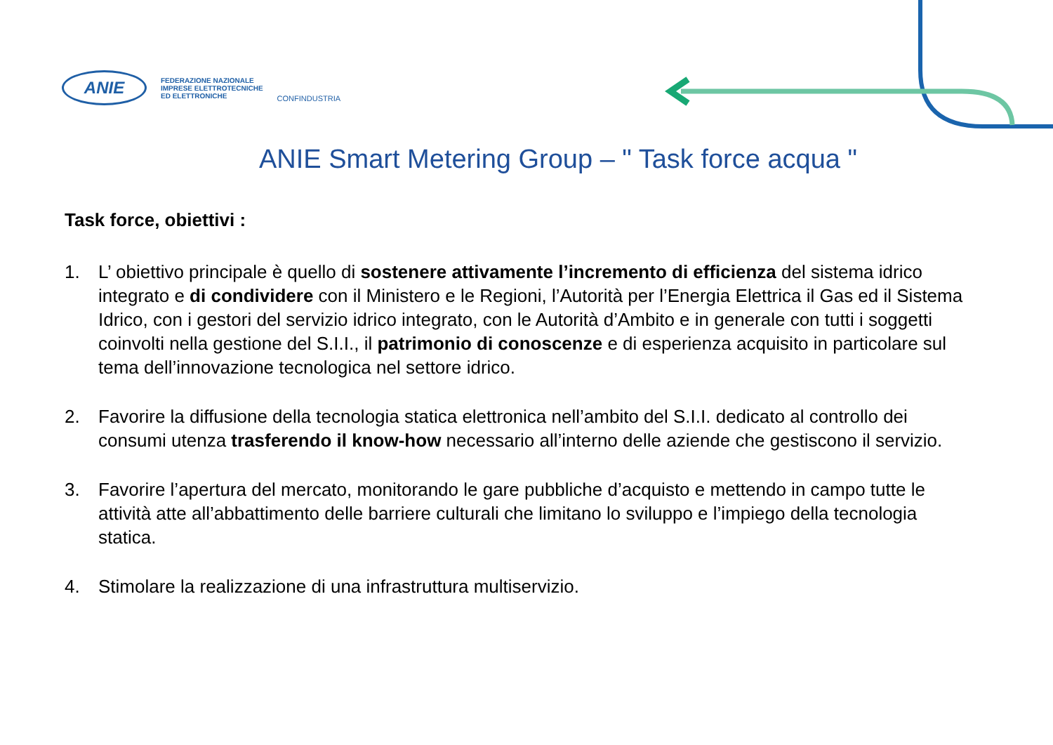ANIE
FEDERAZIONE NAZIONALE
IMPRESE ELETTROTECNICHE
ED ELETTRONICHE
CONFINDUSTRIA
ANIE Smart Metering Group – " Task force acqua "
Task force, obiettivi :
1. L’ obiettivo principale è quello di sostenere attivamente l’incremento di efficienza del sistema idrico integrato e di condividere con il Ministero e le Regioni, l’Autorità per l’Energia Elettrica il Gas ed il Sistema Idrico, con i gestori del servizio idrico integrato, con le Autorità d’Ambito e in generale con tutti i soggetti coinvolti nella gestione del S.I.I., il patrimonio di conoscenze e di esperienza acquisito in particolare sul tema dell’innovazione tecnologica nel settore idrico.
2. Favorire la diffusione della tecnologia statica elettronica nell’ambito del S.I.I. dedicato al controllo dei consumi utenza trasferendo il know-how necessario all’interno delle aziende che gestiscono il servizio.
3. Favorire l’apertura del mercato, monitorando le gare pubbliche d’acquisto e mettendo in campo tutte le attività atte all’abbattimento delle barriere culturali che limitano lo sviluppo e l’impiego della tecnologia statica.
4. Stimolare la realizzazione di una infrastruttura multiservizio.